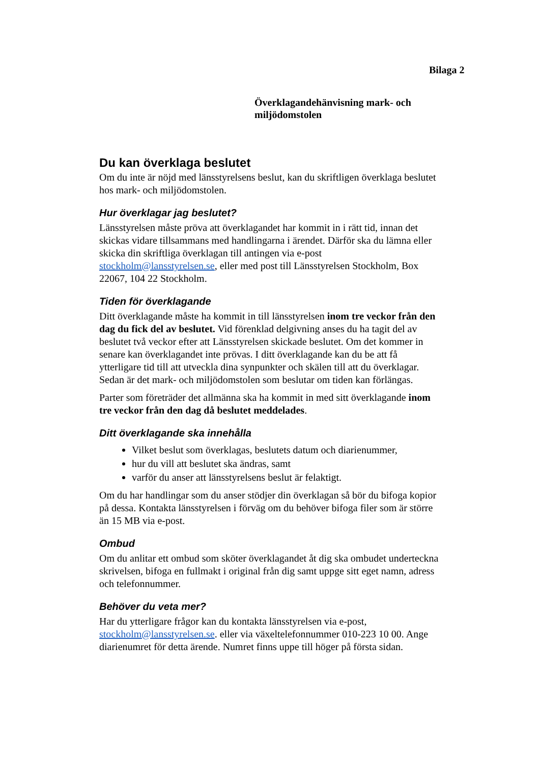Bilaga 2
Överklagandehänvisning mark- och miljödomstolen
Du kan överklaga beslutet
Om du inte är nöjd med länsstyrelsens beslut, kan du skriftligen överklaga beslutet hos mark- och miljödomstolen.
Hur överklagar jag beslutet?
Länsstyrelsen måste pröva att överklagandet har kommit in i rätt tid, innan det skickas vidare tillsammans med handlingarna i ärendet. Därför ska du lämna eller skicka din skriftliga överklagan till antingen via e-post stockholm@lansstyrelsen.se, eller med post till Länsstyrelsen Stockholm, Box 22067, 104 22 Stockholm.
Tiden för överklagande
Ditt överklagande måste ha kommit in till länsstyrelsen inom tre veckor från den dag du fick del av beslutet. Vid förenklad delgivning anses du ha tagit del av beslutet två veckor efter att Länsstyrelsen skickade beslutet. Om det kommer in senare kan överklagandet inte prövas. I ditt överklagande kan du be att få ytterligare tid till att utveckla dina synpunkter och skälen till att du överklagar. Sedan är det mark- och miljödomstolen som beslutar om tiden kan förlängas.
Parter som företräder det allmänna ska ha kommit in med sitt överklagande inom tre veckor från den dag då beslutet meddelades.
Ditt överklagande ska innehålla
Vilket beslut som överklagas, beslutets datum och diarienummer,
hur du vill att beslutet ska ändras, samt
varför du anser att länsstyrelsens beslut är felaktigt.
Om du har handlingar som du anser stödjer din överklagan så bör du bifoga kopior på dessa. Kontakta länsstyrelsen i förväg om du behöver bifoga filer som är större än 15 MB via e-post.
Ombud
Om du anlitar ett ombud som sköter överklagandet åt dig ska ombudet underteckna skrivelsen, bifoga en fullmakt i original från dig samt uppge sitt eget namn, adress och telefonnummer.
Behöver du veta mer?
Har du ytterligare frågor kan du kontakta länsstyrelsen via e-post, stockholm@lansstyrelsen.se. eller via växeltelefonnummer 010-223 10 00. Ange diarienumret för detta ärende. Numret finns uppe till höger på första sidan.